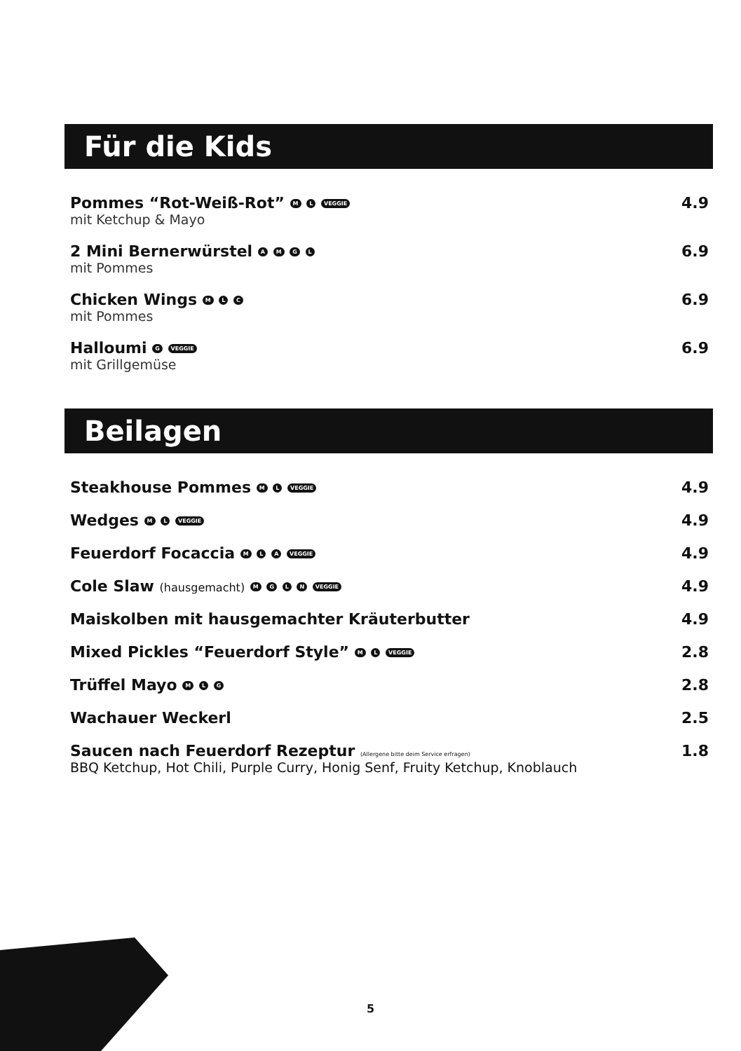Für die Kids
Pommes “Rot-Weiß-Rot” M L VEGGIE 4.9
mit Ketchup & Mayo
2 Mini Bernerwürstel A M G L 6.9
mit Pommes
Chicken Wings M L C 6.9
mit Pommes
Halloumi G VEGGIE 6.9
mit Grillgemüse
Beilagen
Steakhouse Pommes M L VEGGIE 4.9
Wedges M L VEGGIE 4.9
Feuerdorf Focaccia M L A VEGGIE 4.9
Cole Slaw (hausgemacht) M G L N VEGGIE 4.9
Maiskolben mit hausgemachter Kräuterbutter 4.9
Mixed Pickles “Feuerdorf Style” M L VEGGIE 2.8
Trüffel Mayo M L G 2.8
Wachauer Weckerl 2.5
Saucen nach Feuerdorf Rezeptur (Allergene bitte deim Service erfragen) 1.8
BBQ Ketchup, Hot Chili, Purple Curry, Honig Senf, Fruity Ketchup, Knoblauch
5